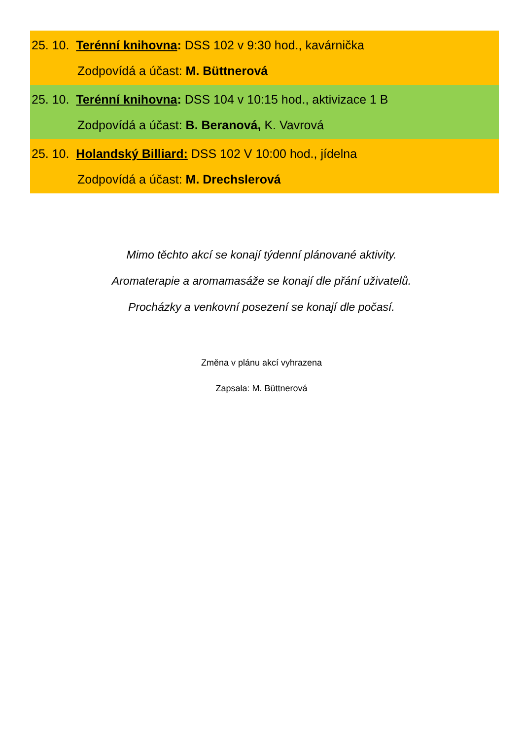25. 10. Terénní knihovna: DSS 102 v 9:30 hod., kavárnička
Zodpovídá a účast: M. Büttnerová
25. 10. Terénní knihovna: DSS 104 v 10:15 hod., aktivizace 1 B
Zodpovídá a účast: B. Beranová, K. Vavrová
25. 10. Holandský Billiard: DSS 102 V 10:00 hod., jídelna
Zodpovídá a účast: M. Drechslerová
Mimo těchto akcí se konají týdenní plánované aktivity.
Aromaterapie a aromamasáže se konají dle přání uživatelů.
Procházky a venkovní posezení se konají dle počasí.
Změna v plánu akcí vyhrazena
Zapsala: M. Büttnerová